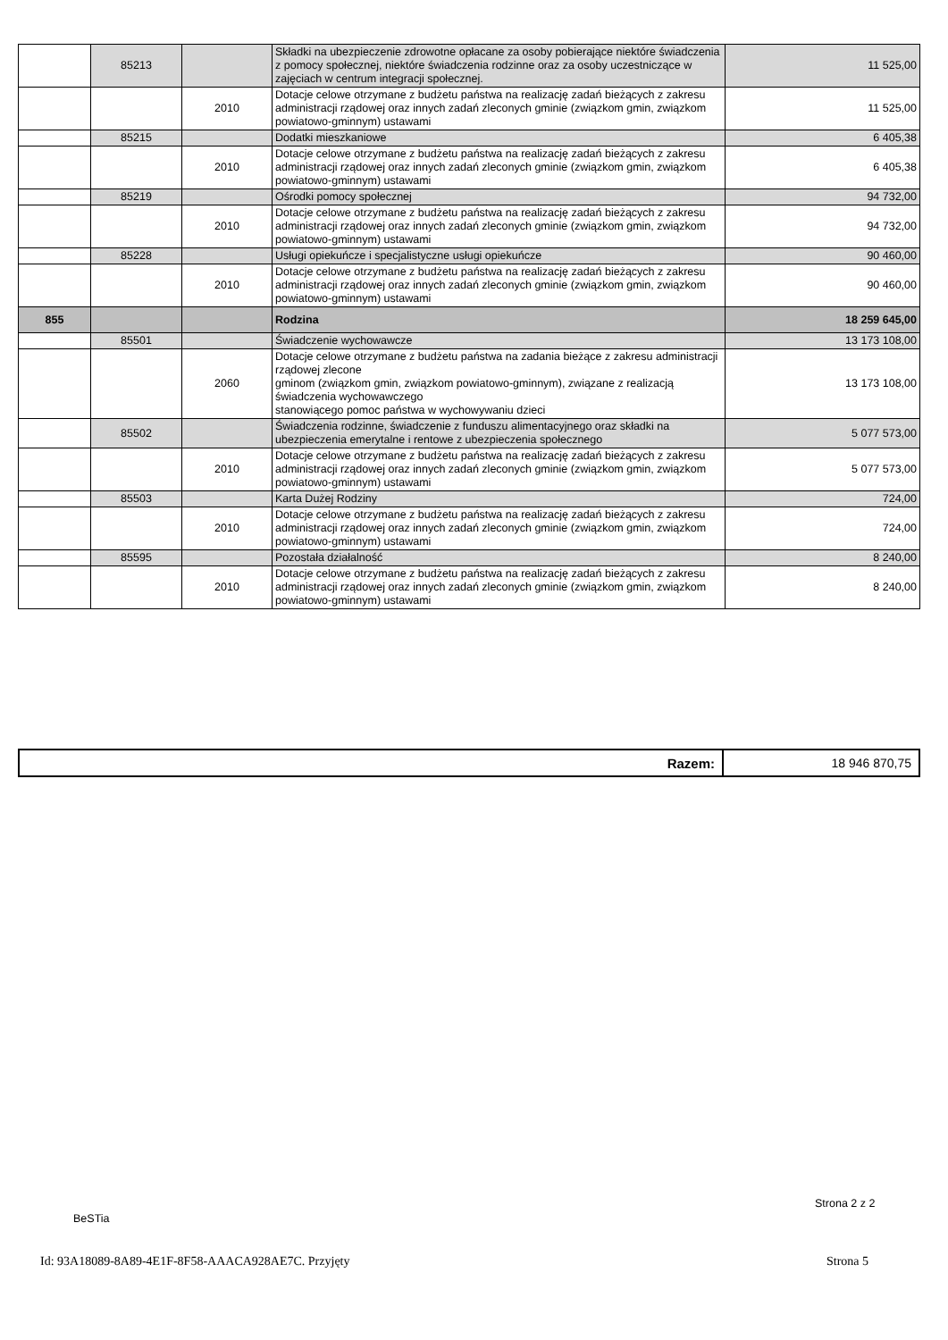| | 85213 | | Składki na ubezpieczenie zdrowotne opłacane za osoby pobierające niektóre świadczenia z pomocy społecznej, niektóre świadczenia rodzinne oraz za osoby uczestniczące w zajęciach w centrum integracji społecznej. | 11 525,00 |
| | | 2010 | Dotacje celowe otrzymane z budżetu państwa na realizację zadań bieżących z zakresu administracji rządowej oraz innych zadań zleconych gminie (związkom gmin, związkom powiatowo-gminnym) ustawami | 11 525,00 |
| | 85215 | | Dodatki mieszkaniowe | 6 405,38 |
| | | 2010 | Dotacje celowe otrzymane z budżetu państwa na realizację zadań bieżących z zakresu administracji rządowej oraz innych zadań zleconych gminie (związkom gmin, związkom powiatowo-gminnym) ustawami | 6 405,38 |
| | 85219 | | Ośrodki pomocy społecznej | 94 732,00 |
| | | 2010 | Dotacje celowe otrzymane z budżetu państwa na realizację zadań bieżących z zakresu administracji rządowej oraz innych zadań zleconych gminie (związkom gmin, związkom powiatowo-gminnym) ustawami | 94 732,00 |
| | 85228 | | Usługi opiekuńcze i specjalistyczne usługi opiekuńcze | 90 460,00 |
| | | 2010 | Dotacje celowe otrzymane z budżetu państwa na realizację zadań bieżących z zakresu administracji rządowej oraz innych zadań zleconych gminie (związkom gmin, związkom powiatowo-gminnym) ustawami | 90 460,00 |
| 855 | | | Rodzina | 18 259 645,00 |
| | 85501 | | Świadczenie wychowawcze | 13 173 108,00 |
| | | 2060 | Dotacje celowe otrzymane z budżetu państwa na zadania bieżące z zakresu administracji rządowej zlecone gminom (związkom gmin, związkom powiatowo-gminnym), związane z realizacją świadczenia wychowawczego stanowiącego pomoc państwa w wychowywaniu dzieci | 13 173 108,00 |
| | 85502 | | Świadczenia rodzinne, świadczenie z funduszu alimentacyjnego oraz składki na ubezpieczenia emerytalne i rentowe z ubezpieczenia społecznego | 5 077 573,00 |
| | | 2010 | Dotacje celowe otrzymane z budżetu państwa na realizację zadań bieżących z zakresu administracji rządowej oraz innych zadań zleconych gminie (związkom gmin, związkom powiatowo-gminnym) ustawami | 5 077 573,00 |
| | 85503 | | Karta Dużej Rodziny | 724,00 |
| | | 2010 | Dotacje celowe otrzymane z budżetu państwa na realizację zadań bieżących z zakresu administracji rządowej oraz innych zadań zleconych gminie (związkom gmin, związkom powiatowo-gminnym) ustawami | 724,00 |
| | 85595 | | Pozostała działalność | 8 240,00 |
| | | 2010 | Dotacje celowe otrzymane z budżetu państwa na realizację zadań bieżących z zakresu administracji rządowej oraz innych zadań zleconych gminie (związkom gmin, związkom powiatowo-gminnym) ustawami | 8 240,00 |
| Razem: | 18 946 870,75 |
Strona 2 z 2
BeSTia
Id: 93A18089-8A89-4E1F-8F58-AAACA928AE7C. Przyjęty
Strona 5